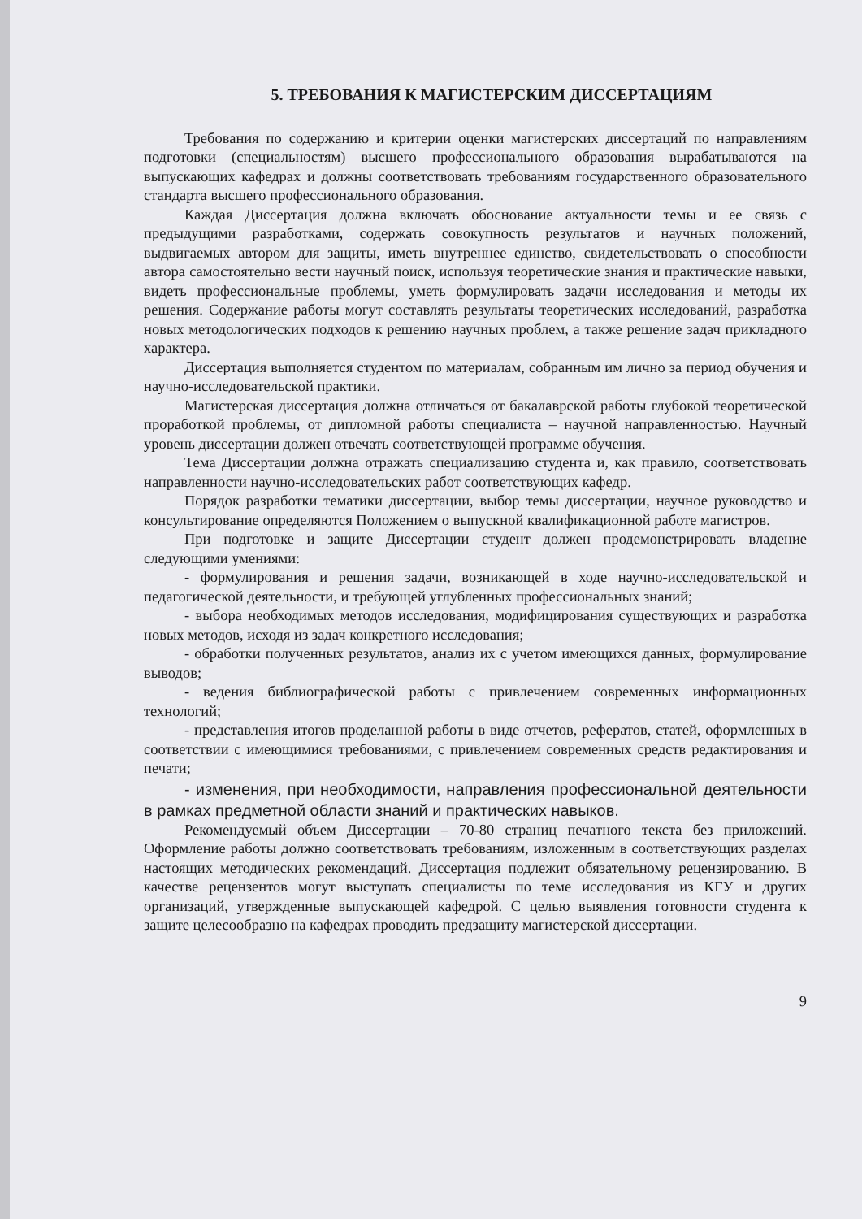5. ТРЕБОВАНИЯ К МАГИСТЕРСКИМ ДИССЕРТАЦИЯМ
Требования по содержанию и критерии оценки магистерских диссертаций по направлениям подготовки (специальностям) высшего профессионального образования вырабатываются на выпускающих кафедрах и должны соответствовать требованиям государственного образовательного стандарта высшего профессионального образования.
Каждая Диссертация должна включать обоснование актуальности темы и ее связь с предыдущими разработками, содержать совокупность результатов и научных положений, выдвигаемых автором для защиты, иметь внутреннее единство, свидетельствовать о способности автора самостоятельно вести научный поиск, используя теоретические знания и практические навыки, видеть профессиональные проблемы, уметь формулировать задачи исследования и методы их решения. Содержание работы могут составлять результаты теоретических исследований, разработка новых методологических подходов к решению научных проблем, а также решение задач прикладного характера.
Диссертация выполняется студентом по материалам, собранным им лично за период обучения и научно-исследовательской практики.
Магистерская диссертация должна отличаться от бакалаврской работы глубокой теоретической проработкой проблемы, от дипломной работы специалиста – научной направленностью. Научный уровень диссертации должен отвечать соответствующей программе обучения.
Тема Диссертации должна отражать специализацию студента и, как правило, соответствовать направленности научно-исследовательских работ соответствующих кафедр.
Порядок разработки тематики диссертации, выбор темы диссертации, научное руководство и консультирование определяются Положением о выпускной квалификационной работе магистров.
При подготовке и защите Диссертации студент должен продемонстрировать владение следующими умениями:
- формулирования и решения задачи, возникающей в ходе научно-исследовательской и педагогической деятельности, и требующей углубленных профессиональных знаний;
- выбора необходимых методов исследования, модифицирования существующих и разработка новых методов, исходя из задач конкретного исследования;
- обработки полученных результатов, анализ их с учетом имеющихся данных, формулирование выводов;
- ведения библиографической работы с привлечением современных информационных технологий;
- представления итогов проделанной работы в виде отчетов, рефератов, статей, оформленных в соответствии с имеющимися требованиями, с привлечением современных средств редактирования и печати;
- изменения, при необходимости, направления профессиональной деятельности в рамках предметной области знаний и практических навыков.
Рекомендуемый объем Диссертации – 70-80 страниц печатного текста без приложений. Оформление работы должно соответствовать требованиям, изложенным в соответствующих разделах настоящих методических рекомендаций. Диссертация подлежит обязательному рецензированию. В качестве рецензентов могут выступать специалисты по теме исследования из КГУ и других организаций, утвержденные выпускающей кафедрой. С целью выявления готовности студента к защите целесообразно на кафедрах проводить предзащиту магистерской диссертации.
9